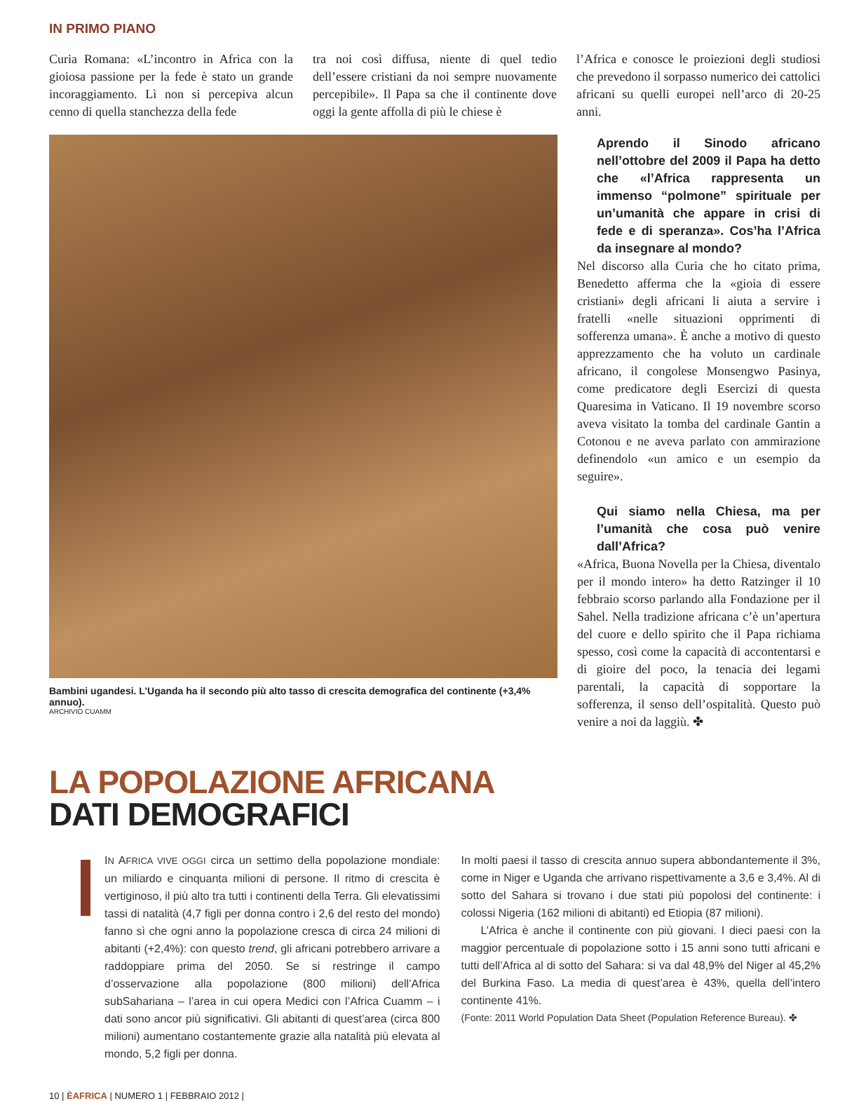IN PRIMO PIANO
Curia Romana: «L’incontro in Africa con la gioiosa passione per la fede è stato un grande incoraggiamento. Lì non si percepiva alcun cenno di quella stanchezza della fede
tra noi così diffusa, niente di quel tedio dell’essere cristiani da noi sempre nuovamente percepibile». Il Papa sa che il continente dove oggi la gente affolla di più le chiese è
l’Africa e conosce le proiezioni degli studiosi che prevedono il sorpasso numerico dei cattolici africani su quelli europei nell’arco di 20-25 anni.
Bambini ugandesi. L’Uganda ha il secondo più alto tasso di crescita demografica del continente (+3,4% annuo).
ARCHIVIO CUAMM
Aprendo il Sinodo africano nell’ottobre del 2009 il Papa ha detto che «l’Africa rappresenta un immenso “polmone” spirituale per un’umanità che appare in crisi di fede e di speranza». Cos’ha l’Africa da insegnare al mondo?
Nel discorso alla Curia che ho citato prima, Benedetto afferma che la «gioia di essere cristiani» degli africani li aiuta a servire i fratelli «nelle situazioni opprimenti di sofferenza umana». È anche a motivo di questo apprezzamento che ha voluto un cardinale africano, il congolese Monsengwo Pasinya, come predicatore degli Esercizi di questa Quaresima in Vaticano. Il 19 novembre scorso aveva visitato la tomba del cardinale Gantin a Cotonou e ne aveva parlato con ammirazione definendolo «un amico e un esempio da seguire».
Qui siamo nella Chiesa, ma per l’umanità che cosa può venire dall’Africa?
«Africa, Buona Novella per la Chiesa, diventalo per il mondo intero» ha detto Ratzinger il 10 febbraio scorso parlando alla Fondazione per il Sahel. Nella tradizione africana c’è un’apertura del cuore e dello spirito che il Papa richiama spesso, così come la capacità di accontentarsi e di gioire del poco, la tenacia dei legami parentali, la capacità di sopportare la sofferenza, il senso dell’ospitalità. Questo può venire a noi da laggiù. ✤
LA POPOLAZIONE AFRICANA
DATI DEMOGRAFICI
IN AFRICA VIVE OGGI circa un settimo della popolazione mondiale: un miliardo e cinquanta milioni di persone. Il ritmo di crescita è vertiginoso, il più alto tra tutti i continenti della Terra. Gli elevatissimi tassi di natalità (4,7 figli per donna contro i 2,6 del resto del mondo) fanno sì che ogni anno la popolazione cresca di circa 24 milioni di abitanti (+2,4%): con questo trend, gli africani potrebbero arrivare a raddoppiare prima del 2050. Se si restringe il campo d’osservazione alla popolazione (800 milioni) dell’Africa subSahariana – l’area in cui opera Medici con l’Africa Cuamm – i dati sono ancor più significativi. Gli abitanti di quest’area (circa 800 milioni) aumentano costantemente grazie alla natalità più elevata al mondo, 5,2 figli per donna.
In molti paesi il tasso di crescita annuo supera abbondantemente il 3%, come in Niger e Uganda che arrivano rispettivamente a 3,6 e 3,4%. Al di sotto del Sahara si trovano i due stati più popolosi del continente: i colossi Nigeria (162 milioni di abitanti) ed Etiopia (87 milioni).
L’Africa è anche il continente con più giovani. I dieci paesi con la maggior percentuale di popolazione sotto i 15 anni sono tutti africani e tutti dell’Africa al di sotto del Sahara: si va dal 48,9% del Niger al 45,2% del Burkina Faso. La media di quest’area è 43%, quella dell’intero continente 41%.
(Fonte: 2011 World Population Data Sheet (Population Reference Bureau). ✤
10 | ÈAFRICA | NUMERO 1 | FEBBRAIO 2012 |